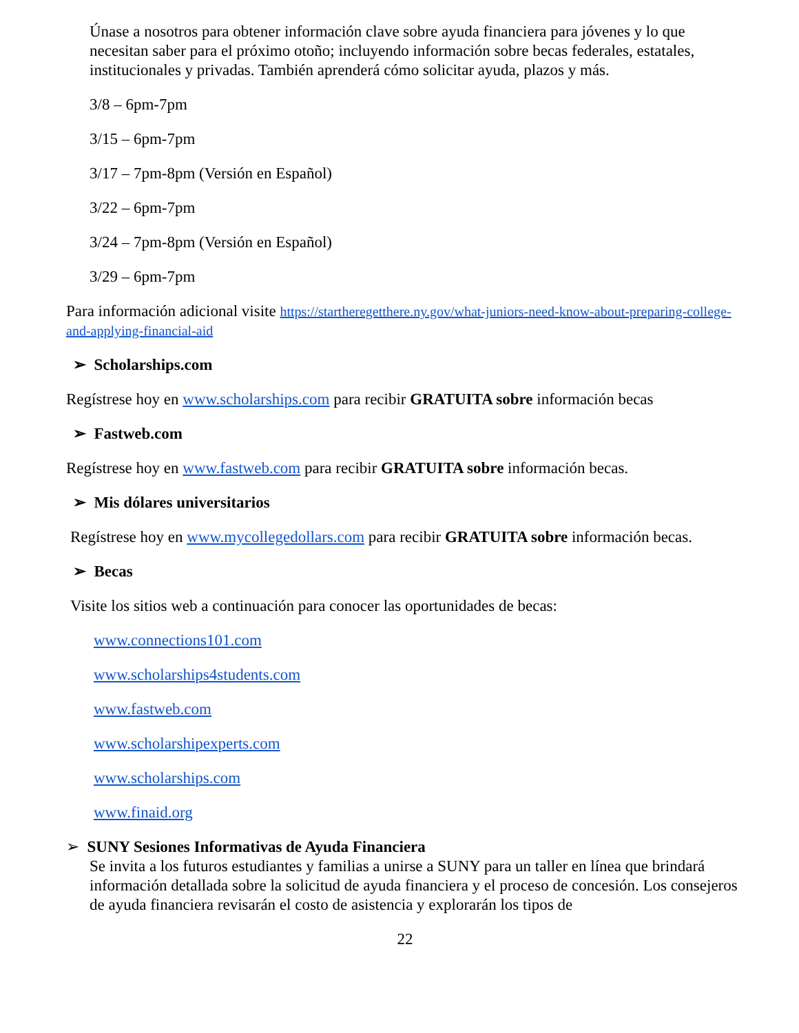Únase a nosotros para obtener información clave sobre ayuda financiera para jóvenes y lo que necesitan saber para el próximo otoño; incluyendo información sobre becas federales, estatales, institucionales y privadas. También aprenderá cómo solicitar ayuda, plazos y más.
3/8 – 6pm-7pm
3/15 – 6pm-7pm
3/17 – 7pm-8pm (Versión en Español)
3/22 – 6pm-7pm
3/24 – 7pm-8pm (Versión en Español)
3/29 – 6pm-7pm
Para información adicional visite https://startheregetthere.ny.gov/what-juniors-need-know-about-preparing-college-and-applying-financial-aid
➢ Scholarships.com
Regístrese hoy en www.scholarships.com para recibir GRATUITA sobre información becas
➢ Fastweb.com
Regístrese hoy en www.fastweb.com para recibir GRATUITA sobre información becas.
➢ Mis dólares universitarios
Regístrese hoy en www.mycollegedollars.com para recibir GRATUITA sobre información becas.
➢ Becas
Visite los sitios web a continuación para conocer las oportunidades de becas:
www.connections101.com
www.scholarships4students.com
www.fastweb.com
www.scholarshipexperts.com
www.scholarships.com
www.finaid.org
➢ SUNY Sesiones Informativas de Ayuda Financiera
Se invita a los futuros estudiantes y familias a unirse a SUNY para un taller en línea que brindará información detallada sobre la solicitud de ayuda financiera y el proceso de concesión. Los consejeros de ayuda financiera revisarán el costo de asistencia y explorarán los tipos de
22